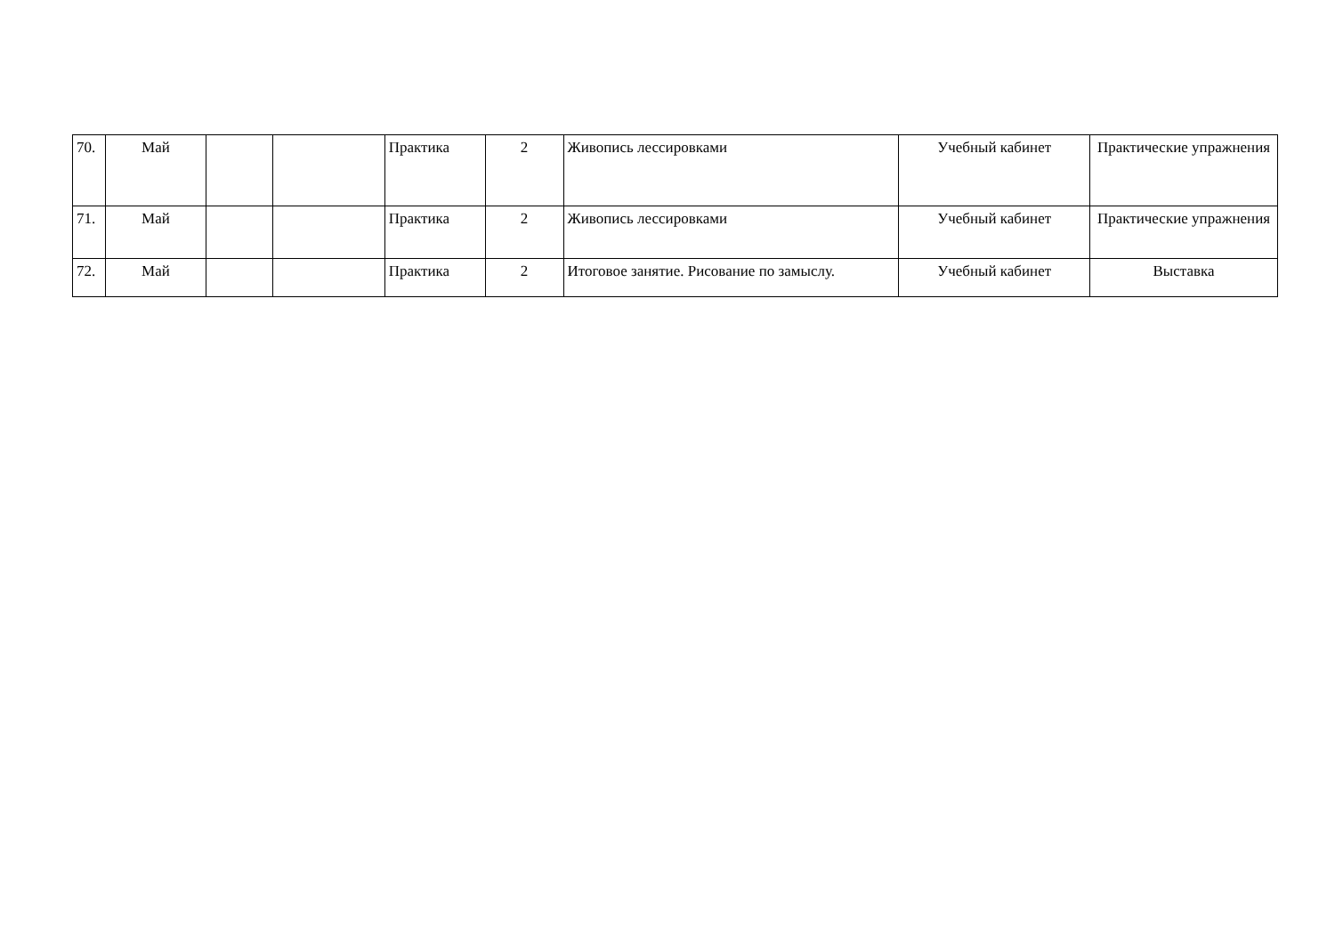| 70. | Май | | | Практика | 2 | Живопись лессировками | Учебный кабинет | Практические упражнения |
| 71. | Май | | | Практика | 2 | Живопись лессировками | Учебный кабинет | Практические упражнения |
| 72. | Май | | | Практика | 2 | Итоговое занятие. Рисование по замыслу. | Учебный кабинет | Выставка |